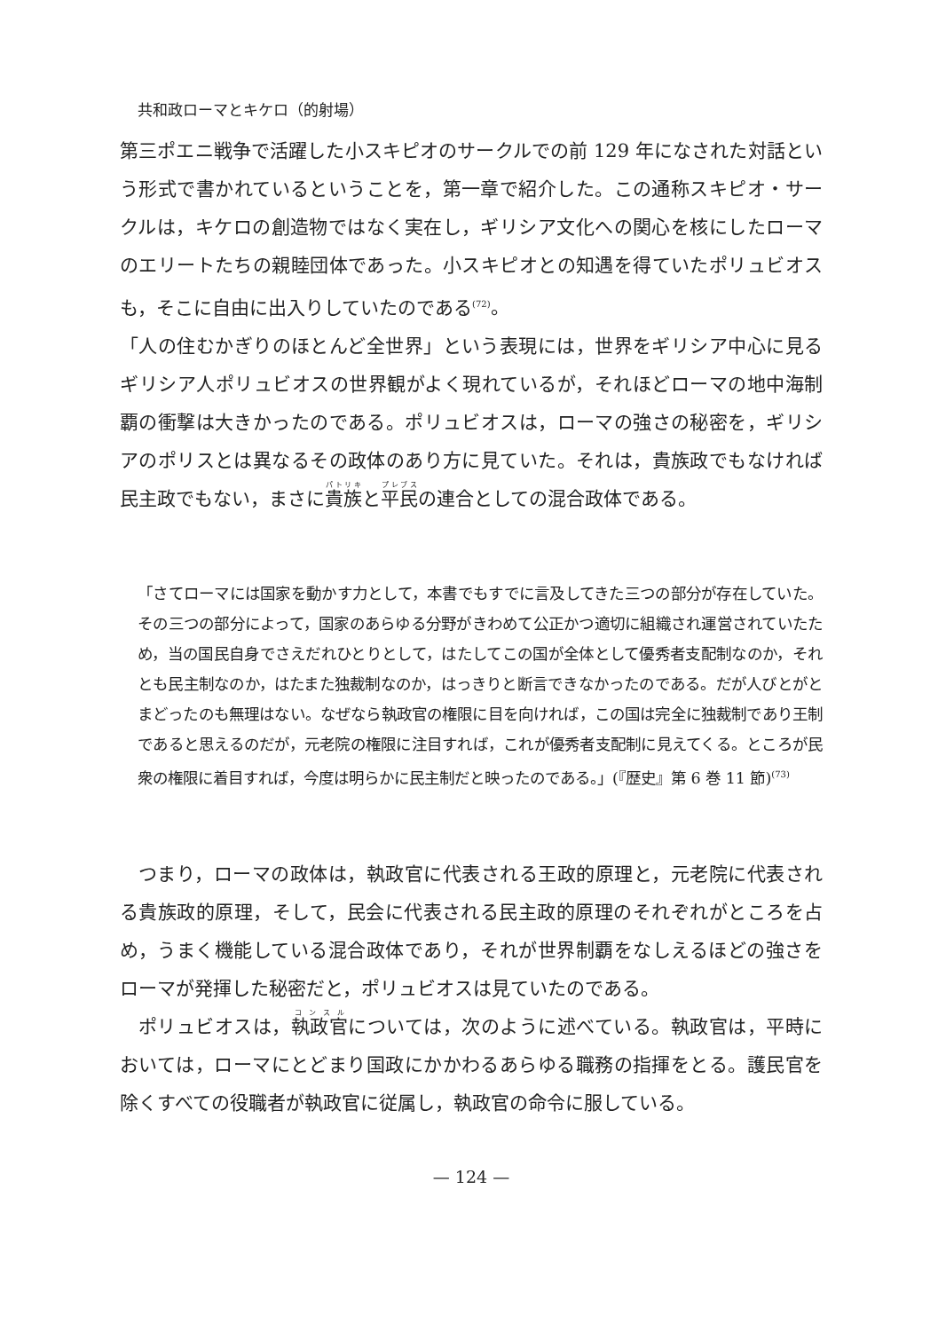共和政ローマとキケロ（的射場）
第三ポエニ戦争で活躍した小スキピオのサークルでの前 129 年になされた対話という形式で書かれているということを，第一章で紹介した。この通称スキピオ・サークルは，キケロの創造物ではなく実在し，ギリシア文化への関心を核にしたローマのエリートたちの親睦団体であった。小スキピオとの知遇を得ていたポリュビオスも，そこに自由に出入りしていたのである<sup>(72)</sup>。
「人の住むかぎりのほとんど全世界」という表現には，世界をギリシア中心に見るギリシア人ポリュビオスの世界観がよく現れているが，それほどローマの地中海制覇の衝撃は大きかったのである。ポリュビオスは，ローマの強さの秘密を，ギリシアのポリスとは異なるその政体のあり方に見ていた。それは，貴族政でもなければ民主政でもない，まさに貴族と平民の連合としての混合政体である。
「さてローマには国家を動かす力として，本書でもすでに言及してきた三つの部分が存在していた。その三つの部分によって，国家のあらゆる分野がきわめて公正かつ適切に組織され運営されていたため，当の国民自身でさえだれひとりとして，はたしてこの国が全体として優秀者支配制なのか，それとも民主制なのか，はたまた独裁制なのか，はっきりと断言できなかったのである。だが人びとがとまどったのも無理はない。なぜなら執政官の権限に目を向ければ，この国は完全に独裁制であり王制であると思えるのだが，元老院の権限に注目すれば，これが優秀者支配制に見えてくる。ところが民衆の権限に着目すれば，今度は明らかに民主制だと映ったのである。」(『歴史』第 6 巻 11 節)<sup>(73)</sup>
つまり，ローマの政体は，執政官に代表される王政的原理と，元老院に代表される貴族政的原理，そして，民会に代表される民主政的原理のそれぞれがところを占め，うまく機能している混合政体であり，それが世界制覇をなしえるほどの強さをローマが発揮した秘密だと，ポリュビオスは見ていたのである。
ポリュビオスは，執政官については，次のように述べている。執政官は，平時においては，ローマにとどまり国政にかかわるあらゆる職務の指揮をとる。護民官を除くすべての役職者が執政官に従属し，執政官の命令に服している。
— 124 —